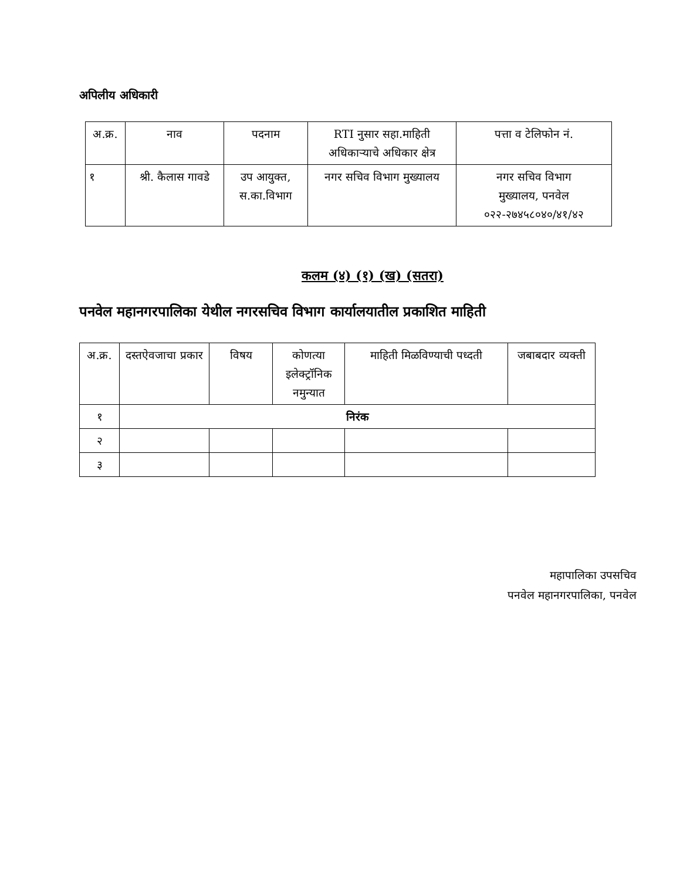अपिलीय अधिकारी
| अ.क्र. | नाव | पदनाम | RTI नुसार सहा.माहिती अधिकाऱ्याचे अधिकार क्षेत्र | पत्ता व टेलिफोन नं. |
| --- | --- | --- | --- | --- |
| १ | श्री. कैलास गावडे | उप आयुक्त, स.का.विभाग | नगर सचिव विभाग मुख्यालय | नगर सचिव विभाग मुख्यालय, पनवेल ०२२-२७४५८०४०/४१/४२ |
कलम (४) (१) (ख) (सतरा)
पनवेल महानगरपालिका येथील नगरसचिव विभाग कार्यालयातील प्रकाशित माहिती
| अ.क्र. | दस्तऐवजाचा प्रकार | विषय | कोणत्या इलेक्ट्रॉनिक नमुन्यात | माहिती मिळविण्याची पध्दती | जबाबदार व्यक्ती |
| --- | --- | --- | --- | --- | --- |
| १ | निरंक | | | | |
| २ | | | | | |
| ३ | | | | | |
महापालिका उपसचिव
पनवेल महानगरपालिका, पनवेल